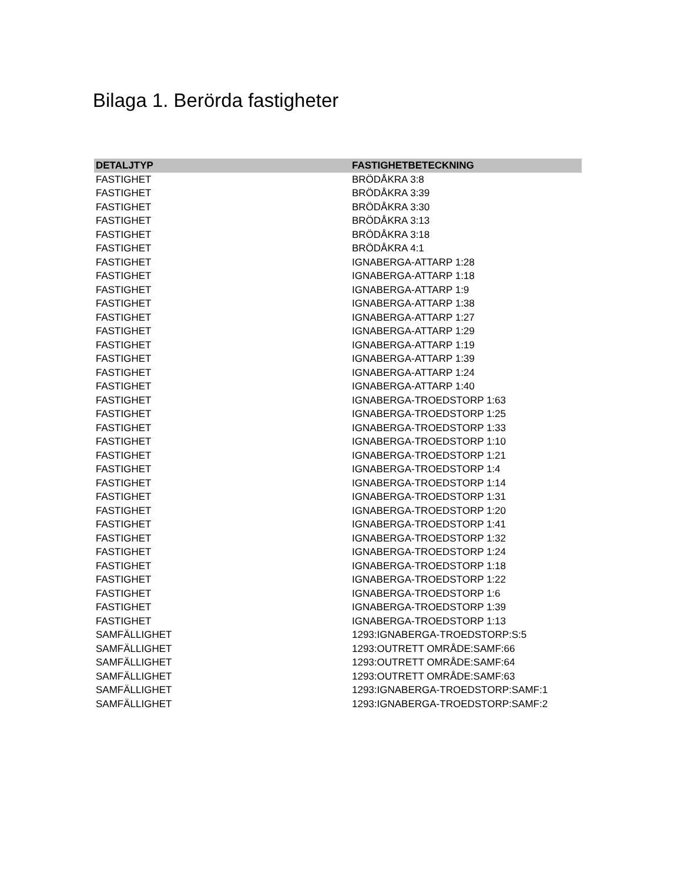Bilaga 1. Berörda fastigheter
| DETALJTYP | FASTIGHETBETECKNING |
| --- | --- |
| FASTIGHET | BRÖDÅKRA 3:8 |
| FASTIGHET | BRÖDÅKRA 3:39 |
| FASTIGHET | BRÖDÅKRA 3:30 |
| FASTIGHET | BRÖDÅKRA 3:13 |
| FASTIGHET | BRÖDÅKRA 3:18 |
| FASTIGHET | BRÖDÅKRA 4:1 |
| FASTIGHET | IGNABERGA-ATTARP 1:28 |
| FASTIGHET | IGNABERGA-ATTARP 1:18 |
| FASTIGHET | IGNABERGA-ATTARP 1:9 |
| FASTIGHET | IGNABERGA-ATTARP 1:38 |
| FASTIGHET | IGNABERGA-ATTARP 1:27 |
| FASTIGHET | IGNABERGA-ATTARP 1:29 |
| FASTIGHET | IGNABERGA-ATTARP 1:19 |
| FASTIGHET | IGNABERGA-ATTARP 1:39 |
| FASTIGHET | IGNABERGA-ATTARP 1:24 |
| FASTIGHET | IGNABERGA-ATTARP 1:40 |
| FASTIGHET | IGNABERGA-TROEDSTORP 1:63 |
| FASTIGHET | IGNABERGA-TROEDSTORP 1:25 |
| FASTIGHET | IGNABERGA-TROEDSTORP 1:33 |
| FASTIGHET | IGNABERGA-TROEDSTORP 1:10 |
| FASTIGHET | IGNABERGA-TROEDSTORP 1:21 |
| FASTIGHET | IGNABERGA-TROEDSTORP 1:4 |
| FASTIGHET | IGNABERGA-TROEDSTORP 1:14 |
| FASTIGHET | IGNABERGA-TROEDSTORP 1:31 |
| FASTIGHET | IGNABERGA-TROEDSTORP 1:20 |
| FASTIGHET | IGNABERGA-TROEDSTORP 1:41 |
| FASTIGHET | IGNABERGA-TROEDSTORP 1:32 |
| FASTIGHET | IGNABERGA-TROEDSTORP 1:24 |
| FASTIGHET | IGNABERGA-TROEDSTORP 1:18 |
| FASTIGHET | IGNABERGA-TROEDSTORP 1:22 |
| FASTIGHET | IGNABERGA-TROEDSTORP 1:6 |
| FASTIGHET | IGNABERGA-TROEDSTORP 1:39 |
| FASTIGHET | IGNABERGA-TROEDSTORP 1:13 |
| SAMFÄLLIGHET | 1293:IGNABERGA-TROEDSTORP:S:5 |
| SAMFÄLLIGHET | 1293:OUTRETT OMRÅDE:SAMF:66 |
| SAMFÄLLIGHET | 1293:OUTRETT OMRÅDE:SAMF:64 |
| SAMFÄLLIGHET | 1293:OUTRETT OMRÅDE:SAMF:63 |
| SAMFÄLLIGHET | 1293:IGNABERGA-TROEDSTORP:SAMF:1 |
| SAMFÄLLIGHET | 1293:IGNABERGA-TROEDSTORP:SAMF:2 |